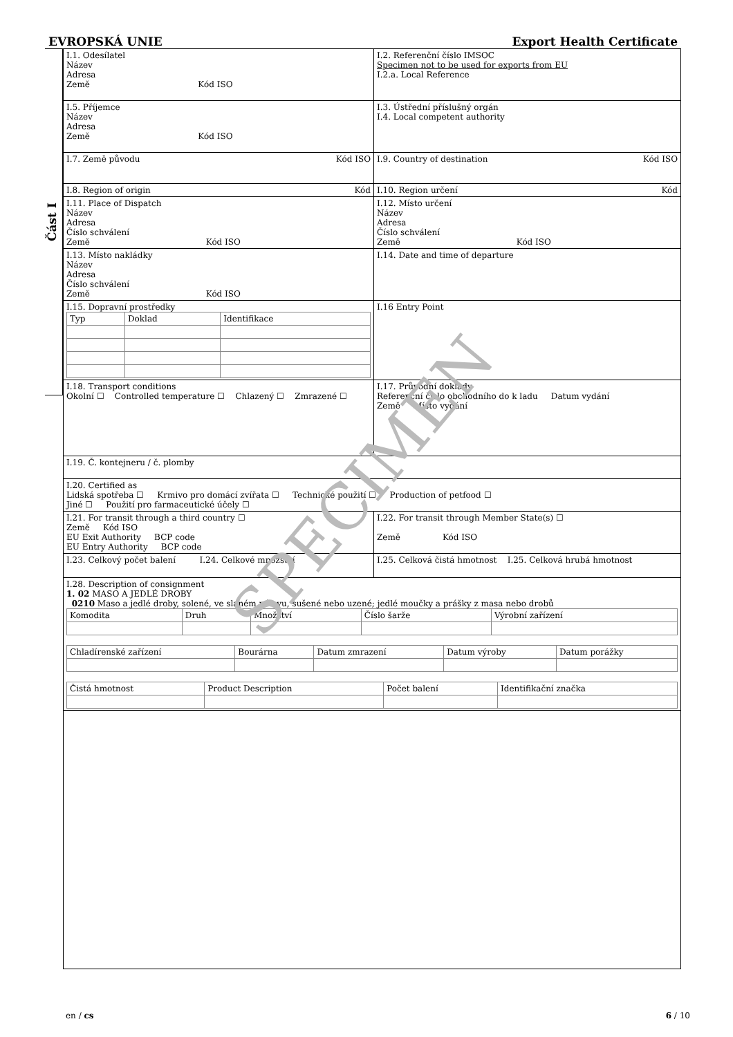EVROPSKÁ UNIE Export Health Certificate
Část I
| I.1. Odesílatel Název Adresa Země Kód ISO | I.2. Referenční číslo IMSOC Specimen not to be used for exports from EU I.2.a. Local Reference |
| I.5. Příjemce Název Adresa Země Kód ISO | I.3. Ústřední příslušný orgán I.4. Local competent authority |
| I.7. Země původu Kód ISO | I.9. Country of destination Kód ISO |
| I.8. Region of origin Kód | I.10. Region určení Kód |
| I.11. Place of Dispatch Název Adresa Číslo schválení Země Kód ISO | I.12. Místo určení Název Adresa Číslo schválení Země Kód ISO |
| I.13. Místo nakládky Název Adresa Číslo schválení Země Kód ISO | I.14. Date and time of departure |
| I.15. Dopravní prostředky / Typ / Doklad / Identifikace / | I.16 Entry Point |
| I.18. Transport conditions Okolní ☐ Controlled temperature ☐ Chlazený ☐ Zmrazené ☐ | I.17. Průvodní doklady Referenční číslo obchodního do k ladu Datum vydání Země Místo vydání |
| I.19. Č. kontejneru / č. plomby | |
| I.20. Certified as Lidská spotřeba ☐ Krmivo pro domácí zvířata ☐ Technické použití ☐ Production of petfood ☐ Jiné ☐ Použití pro farmaceutické účely ☐ | |
| I.21. For transit through a third country ☐ Země Kód ISO EU Exit Authority BCP code EU Entry Authority BCP code | I.22. For transit through Member State(s) ☐ Země Kód ISO |
| I.23. Celkový počet balení I.24. Celkové množství | I.25. Celková čistá hmotnost I.25. Celková hrubá hmotnost |
| I.28. Description of consignment 1. 02 MASO A JEDLÉ DROBY 0210 Maso a jedlé droby, solené, ve slaném nálevu, sušené nebo uzené; jedlé moučky a prášky z masa nebo drobů / Komodita / Druh / Množství / Číslo šarže / Výrobní zařízení / / Chladírenské zařízení / Bourárna / Datum zmrazení / Datum výroby / Datum porážky / / Čistá hmotnost / Product Description / Počet balení / Identifikační značka / | |
SPECIMEN
en / cs 6 / 10